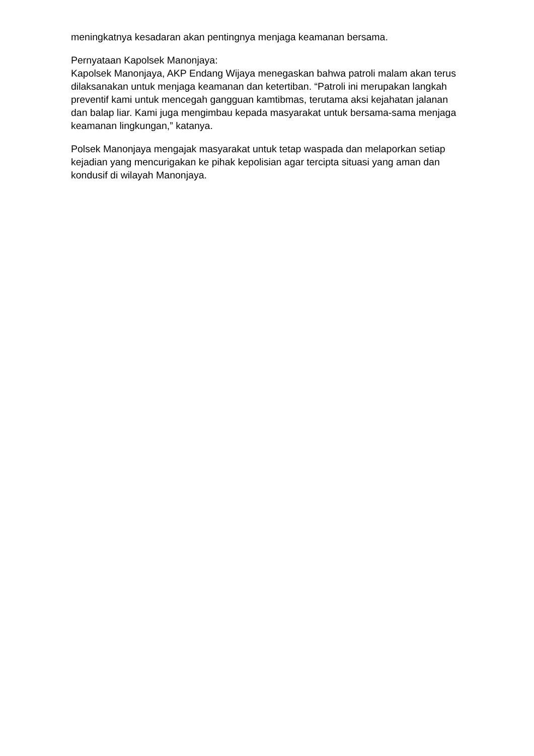meningkatnya kesadaran akan pentingnya menjaga keamanan bersama.
Pernyataan Kapolsek Manonjaya:
Kapolsek Manonjaya, AKP Endang Wijaya menegaskan bahwa patroli malam akan terus dilaksanakan untuk menjaga keamanan dan ketertiban. “Patroli ini merupakan langkah preventif kami untuk mencegah gangguan kamtibmas, terutama aksi kejahatan jalanan dan balap liar. Kami juga mengimbau kepada masyarakat untuk bersama-sama menjaga keamanan lingkungan,” katanya.
Polsek Manonjaya mengajak masyarakat untuk tetap waspada dan melaporkan setiap kejadian yang mencurigakan ke pihak kepolisian agar tercipta situasi yang aman dan kondusif di wilayah Manonjaya.